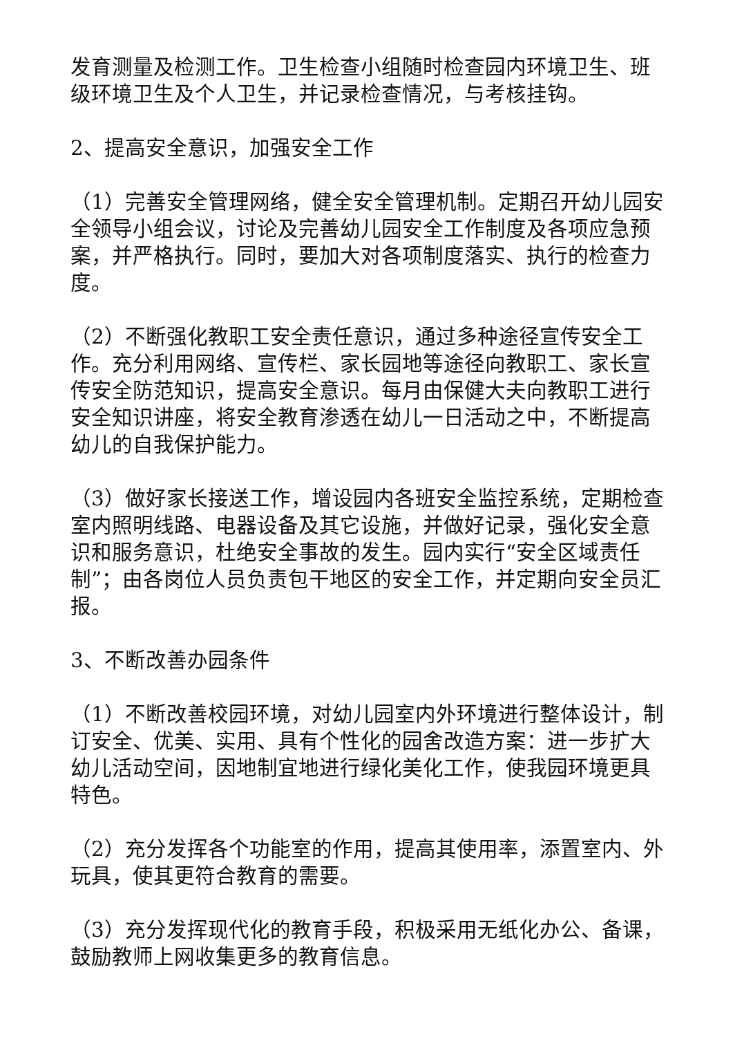发育测量及检测工作。卫生检查小组随时检查园内环境卫生、班级环境卫生及个人卫生，并记录检查情况，与考核挂钩。
2、提高安全意识，加强安全工作
（1）完善安全管理网络，健全安全管理机制。定期召开幼儿园安全领导小组会议，讨论及完善幼儿园安全工作制度及各项应急预案，并严格执行。同时，要加大对各项制度落实、执行的检查力度。
（2）不断强化教职工安全责任意识，通过多种途径宣传安全工作。充分利用网络、宣传栏、家长园地等途径向教职工、家长宣传安全防范知识，提高安全意识。每月由保健大夫向教职工进行安全知识讲座，将安全教育渗透在幼儿一日活动之中，不断提高幼儿的自我保护能力。
（3）做好家长接送工作，增设园内各班安全监控系统，定期检查室内照明线路、电器设备及其它设施，并做好记录，强化安全意识和服务意识，杜绝安全事故的发生。园内实行“安全区域责任制”；由各岗位人员负责包干地区的安全工作，并定期向安全员汇报。
3、不断改善办园条件
（1）不断改善校园环境，对幼儿园室内外环境进行整体设计，制订安全、优美、实用、具有个性化的园舍改造方案：进一步扩大幼儿活动空间，因地制宜地进行绿化美化工作，使我园环境更具特色。
（2）充分发挥各个功能室的作用，提高其使用率，添置室内、外玩具，使其更符合教育的需要。
（3）充分发挥现代化的教育手段，积极采用无纸化办公、备课，鼓励教师上网收集更多的教育信息。